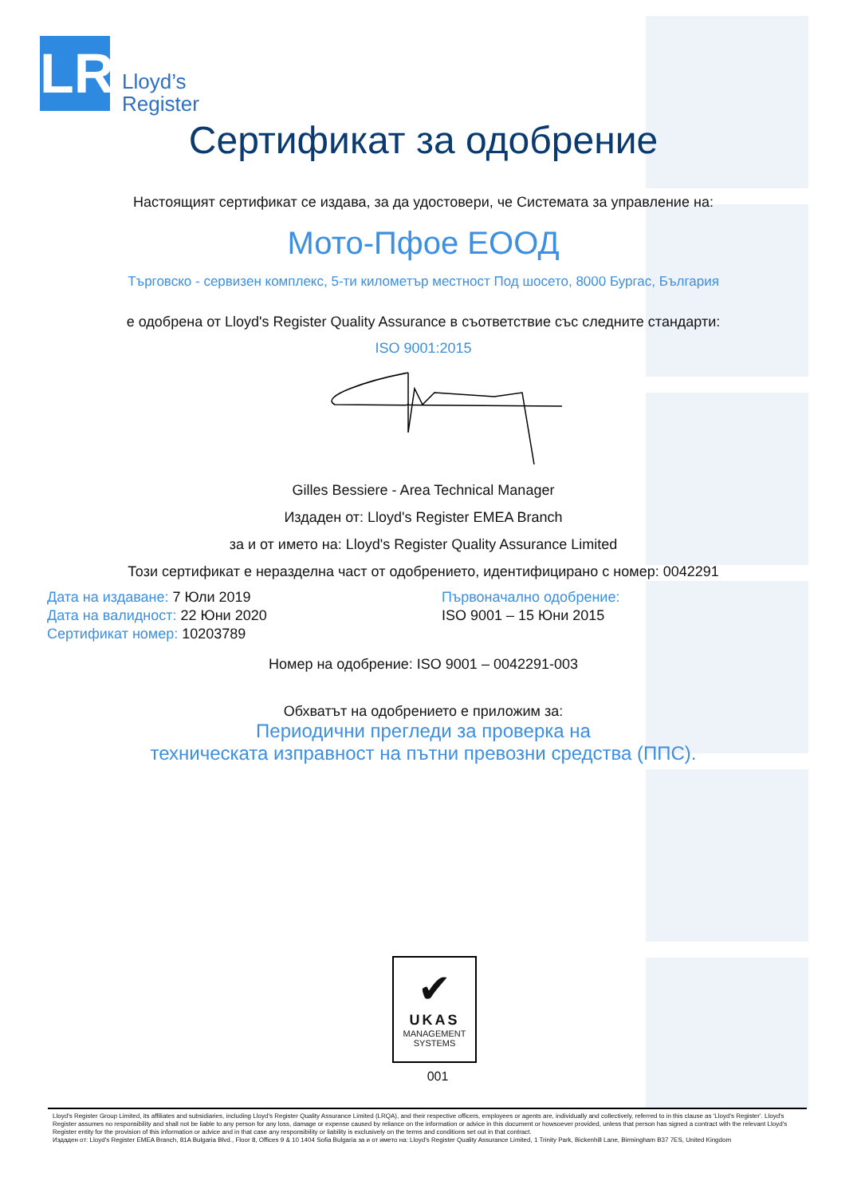LR
Lloyd’s
Register
Сертификат за одобрение
Настоящият сертификат се издава, за да удостовери, че Системата за управление на:
Мото-Пфое ЕООД
Търговско - сервизен комплекс, 5-ти километър местност Под шосето, 8000 Бургас, България
е одобрена от Lloyd's Register Quality Assurance в съответствие със следните стандарти:
ISO 9001:2015
Gilles Bessiere - Area Technical Manager
Издаден от: Lloyd's Register EMEA Branch
за и от името на: Lloyd's Register Quality Assurance Limited
Този сертификат е неразделна част от одобрението, идентифицирано с номер: 0042291
Дата на издаване: 7 Юли 2019
Дата на валидност: 22 Юни 2020
Сертификат номер: 10203789
Първоначално одобрение:
ISO 9001 – 15 Юни 2015
Номер на одобрение: ISO 9001 – 0042291-003
Обхватът на одобрението е приложим за:
Периодични прегледи за проверка на
техническата изправност на пътни превозни средства (ППС).
✔
UKAS
MANAGEMENT
SYSTEMS
001
Lloyd's Register Group Limited, its affiliates and subsidiaries, including Lloyd's Register Quality Assurance Limited (LRQA), and their respective officers, employees or agents are, individually and collectively, referred to in this clause as 'Lloyd's Register'. Lloyd's Register assumes no responsibility and shall not be liable to any person for any loss, damage or expense caused by reliance on the information or advice in this document or howsoever provided, unless that person has signed a contract with the relevant Lloyd's Register entity for the provision of this information or advice and in that case any responsibility or liability is exclusively on the terms and conditions set out in that contract.
Издаден от: Lloyd's Register EMEA Branch, 81A Bulgaria Blvd., Floor 8, Offices 9 & 10 1404 Sofia Bulgaria за и от името на: Lloyd's Register Quality Assurance Limited, 1 Trinity Park, Bickenhill Lane, Birmingham B37 7ES, United Kingdom